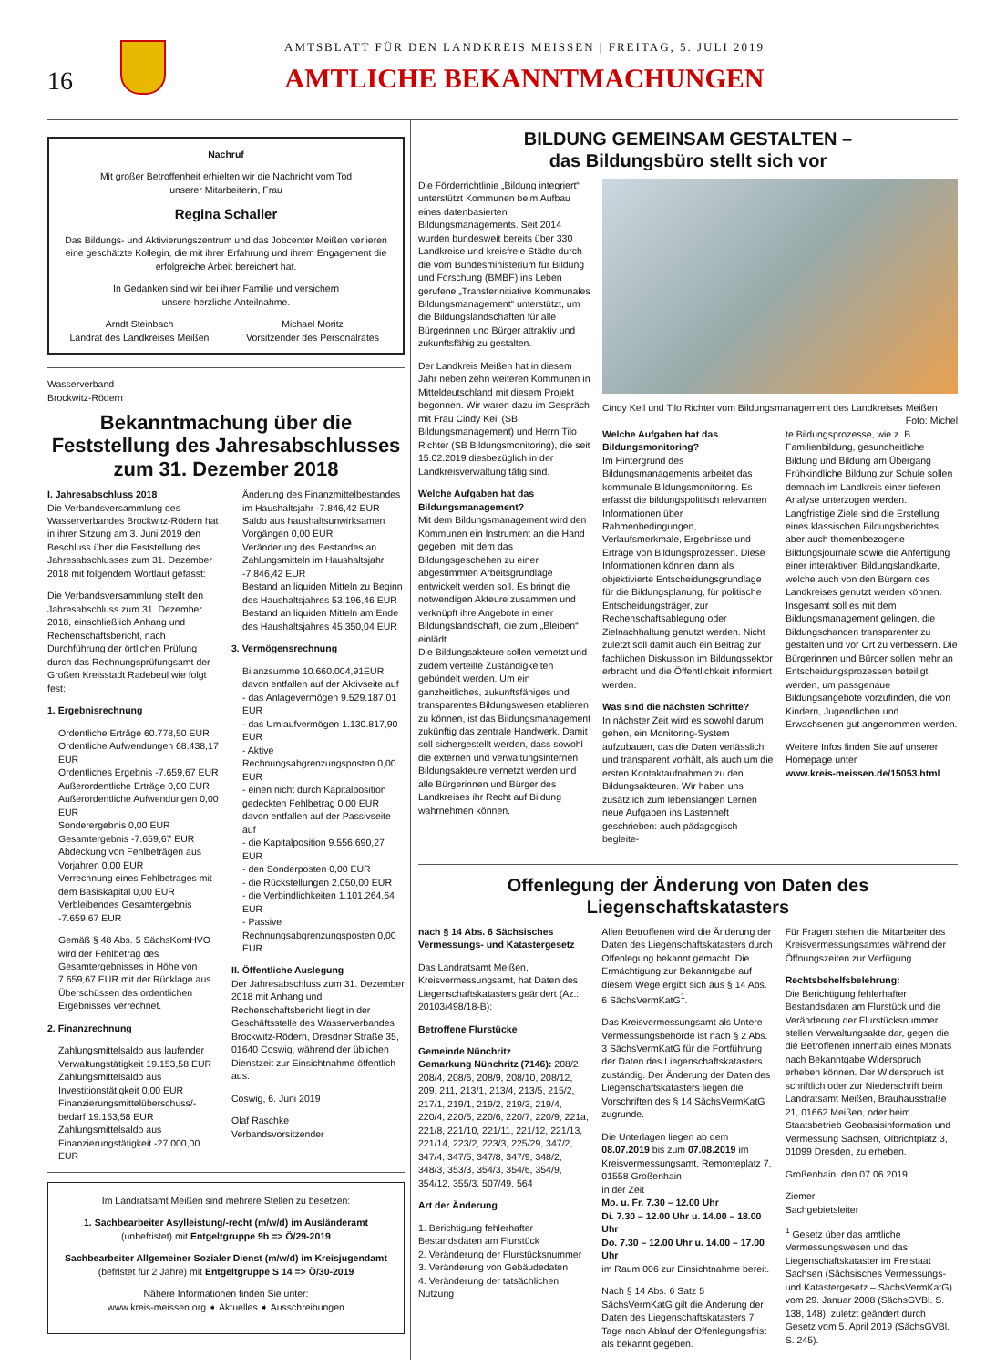16
AMTSBLATT FÜR DEN LANDKREIS MEISSEN | FREITAG, 5. JULI 2019
AMTLICHE BEKANNTMACHUNGEN
Nachruf
Mit großer Betroffenheit erhielten wir die Nachricht vom Tod
unserer Mitarbeiterin, Frau
Regina Schaller
Das Bildungs- und Aktivierungszentrum und das Jobcenter Meißen verlieren eine geschätzte Kollegin, die mit ihrer Erfahrung und ihrem Engagement die erfolgreiche Arbeit bereichert hat.
In Gedanken sind wir bei ihrer Familie und versichern
unsere herzliche Anteilnahme.
Arndt Steinbach
Landrat des Landkreises Meißen
Michael Moritz
Vorsitzender des Personalrates
Wasserverband
Brockwitz-Rödern
Bekanntmachung über die Feststellung des Jahresabschlusses zum 31. Dezember 2018
I. Jahresabschluss 2018
Die Verbandsversammlung des Wasserverbandes Brockwitz-Rödern hat in ihrer Sitzung am 3. Juni 2019 den Beschluss über die Feststellung des Jahresabschlusses zum 31. Dezember 2018 mit folgendem Wortlaut gefasst:
Die Verbandsversammlung stellt den Jahresabschluss zum 31. Dezember 2018, einschließlich Anhang und Rechenschaftsbericht, nach Durchführung der örtlichen Prüfung durch das Rechnungsprüfungsamt der Großen Kreisstadt Radebeul wie folgt fest:
1. Ergebnisrechnung
Ordentliche Erträge 60.778,50 EUR
Ordentliche Aufwendungen 68.438,17 EUR
Ordentliches Ergebnis -7.659,67 EUR
Außerordentliche Erträge 0,00 EUR
Außerordentliche Aufwendungen 0,00 EUR
Sonderergebnis 0,00 EUR
Gesamtergebnis -7.659,67 EUR
Abdeckung von Fehlbeträgen aus Vorjahren 0,00 EUR
Verrechnung eines Fehlbetrages mit dem Basiskapital 0,00 EUR
Verbleibendes Gesamtergebnis -7.659,67 EUR
Gemäß § 48 Abs. 5 SächsKomHVO wird der Fehlbetrag des Gesamtergebnisses in Höhe von 7.659,67 EUR mit der Rücklage aus Überschüssen des ordentlichen Ergebnisses verrechnet.
2. Finanzrechnung
Zahlungsmittelsaldo aus laufender Verwaltungstätigkeit 19.153,58 EUR
Zahlungsmittelsaldo aus Investitionstätigkeit 0,00 EUR
Finanzierungsmittelüberschuss/-bedarf 19.153,58 EUR
Zahlungsmittelsaldo aus Finanzierungstätigkeit -27.000,00 EUR
Änderung des Finanzmittelbestandes im Haushaltsjahr -7.846,42 EUR
Saldo aus haushaltsunwirksamen Vorgängen 0,00 EUR
Veränderung des Bestandes an Zahlungsmitteln im Haushaltsjahr -7.846,42 EUR
Bestand an liquiden Mitteln zu Beginn des Haushaltsjahres 53.196,46 EUR
Bestand an liquiden Mitteln am Ende des Haushaltsjahres 45.350,04 EUR
3. Vermögensrechnung
Bilanzsumme 10.660.004,91EUR
davon entfallen auf der Aktivseite auf
- das Anlagevermögen 9.529.187,01 EUR
- das Umlaufvermögen 1.130.817,90 EUR
- Aktive Rechnungsabgrenzungsposten 0,00 EUR
- einen nicht durch Kapitalposition gedeckten Fehlbetrag 0,00 EUR
davon entfallen auf der Passivseite auf
- die Kapitalposition 9.556.690,27 EUR
- den Sonderposten 0,00 EUR
- die Rückstellungen 2.050,00 EUR
- die Verbindlichkeiten 1.101.264,64 EUR
- Passive Rechnungsabgrenzungsposten 0,00 EUR
II. Öffentliche Auslegung
Der Jahresabschluss zum 31. Dezember 2018 mit Anhang und Rechenschaftsbericht liegt in der Geschäftsstelle des Wasserverbandes Brockwitz-Rödern, Dresdner Straße 35, 01640 Coswig, während der üblichen Dienstzeit zur Einsichtnahme öffentlich aus.
Coswig, 6. Juni 2019
Olaf Raschke
Verbandsvorsitzender
Im Landratsamt Meißen sind mehrere Stellen zu besetzen:
1. Sachbearbeiter Asylleistung/-recht (m/w/d) im Ausländeramt
(unbefristet) mit Entgeltgruppe 9b => Ö/29-2019
Sachbearbeiter Allgemeiner Sozialer Dienst (m/w/d) im Kreisjugendamt
(befristet für 2 Jahre) mit Entgeltgruppe S 14 => Ö/30-2019
Nähere Informationen finden Sie unter:
www.kreis-meissen.org ➧ Aktuelles ➧ Ausschreibungen
BILDUNG GEMEINSAM GESTALTEN –
das Bildungsbüro stellt sich vor
Die Förderrichtlinie „Bildung integriert“ unterstützt Kommunen beim Aufbau eines datenbasierten Bildungsmanagements. Seit 2014 wurden bundesweit bereits über 330 Landkreise und kreisfreie Städte durch die vom Bundesministerium für Bildung und Forschung (BMBF) ins Leben gerufene „Transferinitiative Kommunales Bildungsmanagement“ unterstützt, um die Bildungslandschaften für alle Bürgerinnen und Bürger attraktiv und zukunftsfähig zu gestalten.
Der Landkreis Meißen hat in diesem Jahr neben zehn weiteren Kommunen in Mitteldeutschland mit diesem Projekt begonnen. Wir waren dazu im Gespräch mit Frau Cindy Keil (SB Bildungsmanagement) und Herrn Tilo Richter (SB Bildungsmonitoring), die seit 15.02.2019 diesbezüglich in der Landkreisverwaltung tätig sind.
Welche Aufgaben hat das Bildungsmanagement?
Mit dem Bildungsmanagement wird den Kommunen ein Instrument an die Hand gegeben, mit dem das Bildungsgeschehen zu einer abgestimmten Arbeitsgrundlage entwickelt werden soll. Es bringt die notwendigen Akteure zusammen und verknüpft ihre Angebote in einer Bildungslandschaft, die zum „Bleiben“ einlädt.
Die Bildungsakteure sollen vernetzt und zudem verteilte Zuständigkeiten gebündelt werden. Um ein ganzheitliches, zukunftsfähiges und transparentes Bildungswesen etablieren zu können, ist das Bildungsmanagement zukünftig das zentrale Handwerk. Damit soll sichergestellt werden, dass sowohl die externen und verwaltungsinternen Bildungsakteure vernetzt werden und alle Bürgerinnen und Bürger des Landkreises ihr Recht auf Bildung wahrnehmen können.
Cindy Keil und Tilo Richter vom Bildungsmanagement des Landkreises Meißen
Foto: Michel
Welche Aufgaben hat das Bildungsmonitoring?
Im Hintergrund des Bildungsmanagements arbeitet das kommunale Bildungsmonitoring. Es erfasst die bildungspolitisch relevanten Informationen über Rahmenbedingungen, Verlaufsmerkmale, Ergebnisse und Erträge von Bildungsprozessen. Diese Informationen können dann als objektivierte Entscheidungsgrundlage für die Bildungsplanung, für politische Entscheidungsträger, zur Rechenschaftsablegung oder Zielnachhaltung genutzt werden. Nicht zuletzt soll damit auch ein Beitrag zur fachlichen Diskussion im Bildungssektor erbracht und die Öffentlichkeit informiert werden.
Was sind die nächsten Schritte?
In nächster Zeit wird es sowohl darum gehen, ein Monitoring-System aufzubauen, das die Daten verlässlich und transparent vorhält, als auch um die ersten Kontaktaufnahmen zu den Bildungsakteuren. Wir haben uns zusätzlich zum lebenslangen Lernen neue Aufgaben ins Lastenheft geschrieben: auch pädagogisch begleite-
te Bildungsprozesse, wie z. B. Familienbildung, gesundheitliche Bildung und Bildung am Übergang Frühkindliche Bildung zur Schule sollen demnach im Landkreis einer tieferen Analyse unterzogen werden.
Langfristige Ziele sind die Erstellung eines klassischen Bildungsberichtes, aber auch themenbezogene Bildungsjournale sowie die Anfertigung einer interaktiven Bildungslandkarte, welche auch von den Bürgern des Landkreises genutzt werden können.
Insgesamt soll es mit dem Bildungsmanagement gelingen, die Bildungschancen transparenter zu gestalten und vor Ort zu verbessern. Die Bürgerinnen und Bürger sollen mehr an Entscheidungsprozessen beteiligt werden, um passgenaue Bildungsangebote vorzufinden, die von Kindern, Jugendlichen und Erwachsenen gut angenommen werden.
Weitere Infos finden Sie auf unserer Homepage unter
www.kreis-meissen.de/15053.html
Offenlegung der Änderung von Daten des Liegenschaftskatasters
nach § 14 Abs. 6 Sächsisches Vermessungs- und Katastergesetz
Das Landratsamt Meißen, Kreisvermessungsamt, hat Daten des Liegenschaftskatasters geändert (Az.: 20103/498/18-B):
Betroffene Flurstücke
Gemeinde Nünchritz
Gemarkung Nünchritz (7146): 208/2, 208/4, 208/6, 208/9, 208/10, 208/12, 209, 211, 213/1, 213/4, 213/5, 215/2, 217/1, 219/1, 219/2, 219/3, 219/4, 220/4, 220/5, 220/6, 220/7, 220/9, 221a, 221/8, 221/10, 221/11, 221/12, 221/13, 221/14, 223/2, 223/3, 225/29, 347/2, 347/4, 347/5, 347/8, 347/9, 348/2, 348/3, 353/3, 354/3, 354/6, 354/9, 354/12, 355/3, 507/49, 564
Art der Änderung
1. Berichtigung fehlerhafter Bestandsdaten am Flurstück
2. Veränderung der Flurstücksnummer
3. Veränderung von Gebäudedaten
4. Veränderung der tatsächlichen Nutzung
Allen Betroffenen wird die Änderung der Daten des Liegenschaftskatasters durch Offenlegung bekannt gemacht. Die Ermächtigung zur Bekanntgabe auf diesem Wege ergibt sich aus § 14 Abs. 6 SächsVermKatG<sup>1</sup>.
Das Kreisvermessungsamt als Untere Vermessungsbehörde ist nach § 2 Abs. 3 SächsVermKatG für die Fortführung der Daten des Liegenschaftskatasters zuständig. Der Änderung der Daten des Liegenschaftskatasters liegen die Vorschriften des § 14 SächsVermKatG zugrunde.
Die Unterlagen liegen ab dem 08.07.2019 bis zum 07.08.2019 im Kreisvermessungsamt, Remonteplatz 7, 01558 Großenhain,
in der Zeit
Mo. u. Fr. 7.30 – 12.00 Uhr
Di. 7.30 – 12.00 Uhr u. 14.00 – 18.00 Uhr
Do. 7.30 – 12.00 Uhr u. 14.00 – 17.00 Uhr
im Raum 006 zur Einsichtnahme bereit.
Nach § 14 Abs. 6 Satz 5 SächsVermKatG gilt die Änderung der Daten des Liegenschaftskatasters 7 Tage nach Ablauf der Offenlegungsfrist als bekannt gegeben.
Für Fragen stehen die Mitarbeiter des Kreisvermessungsamtes während der Öffnungszeiten zur Verfügung.
Rechtsbehelfsbelehrung:
Die Berichtigung fehlerhafter Bestandsdaten am Flurstück und die Veränderung der Flurstücksnummer stellen Verwaltungsakte dar, gegen die die Betroffenen innerhalb eines Monats nach Bekanntgabe Widerspruch erheben können. Der Widerspruch ist schriftlich oder zur Niederschrift beim Landratsamt Meißen, Brauhausstraße 21, 01662 Meißen, oder beim Staatsbetrieb Geobasisinformation und Vermessung Sachsen, Olbrichtplatz 3, 01099 Dresden, zu erheben.
Großenhain, den 07.06.2019
Ziemer
Sachgebietsleiter
<sup>1</sup> Gesetz über das amtliche Vermessungswesen und das Liegenschaftskataster im Freistaat Sachsen (Sächsisches Vermessungs- und Katastergesetz – SächsVermKatG) vom 29. Januar 2008 (SächsGVBl. S. 138, 148), zuletzt geändert durch Gesetz vom 5. April 2019 (SächsGVBl. S. 245).